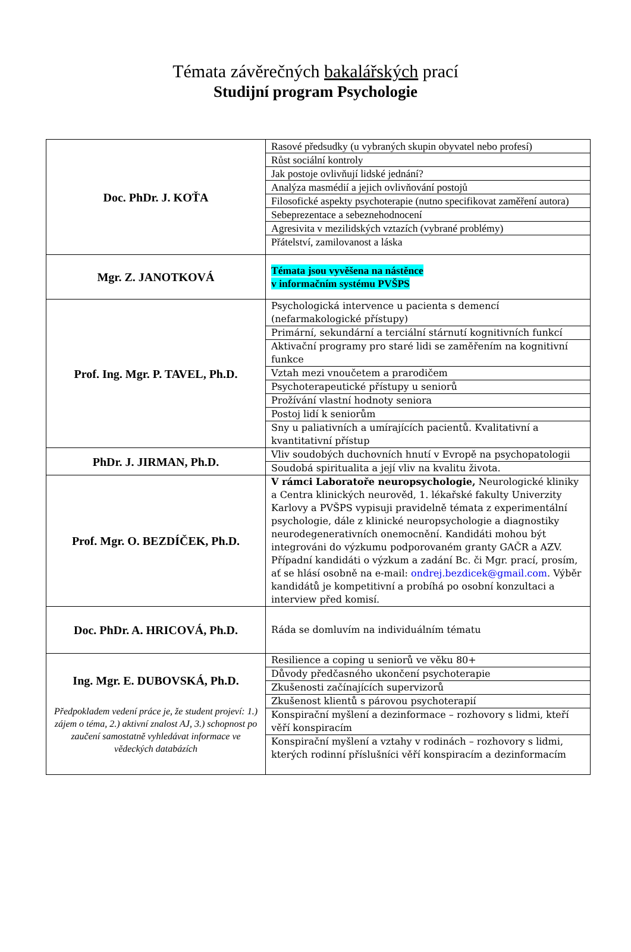Témata závěrečných bakalářských prací
Studijní program Psychologie
| Doc. PhDr. J. KOŤA | Rasové předsudky (u vybraných skupin obyvatel nebo profesí) |
| | Růst sociální kontroly |
| | Jak postoje ovlivňují lidské jednání? |
| | Analýza masmédií a jejich ovlivňování postojů |
| | Filosofické aspekty psychoterapie (nutno specifikovat zaměření autora) |
| | Sebeprezentace a sebeznehodnocení |
| | Agresivita v mezilidských vztazích (vybrané problémy) |
| | Přátelství, zamilovanost a láska |
| Mgr. Z. JANOTKOVÁ | Témata jsou vyvěšena na nástěnce v informačním systému PVŠPS |
| Prof. Ing. Mgr. P. TAVEL, Ph.D. | Psychologická intervence u pacienta s demencí (nefarmakologické přístupy) |
| | Primární, sekundární a terciální stárnutí kognitivních funkcí |
| | Aktivační programy pro staré lidi se zaměřením na kognitivní funkce |
| | Vztah mezi vnoučetem a prarodičem |
| | Psychoterapeutické přístupy u seniorů |
| | Prožívání vlastní hodnoty seniora |
| | Postoj lidí k seniorům |
| | Sny u paliativních a umírajících pacientů. Kvalitativní a kvantitativní přístup |
| PhDr. J. JIRMAN, Ph.D. | Vliv soudobých duchovních hnutí v Evropě na psychopatologii |
| | Soudobá spiritualita a její vliv na kvalitu života. |
| Prof. Mgr. O. BEZDÍČEK, Ph.D. | V rámci Laboratoře neuropsychologie, Neurologické kliniky a Centra klinických neurověd, 1. lékařské fakulty Univerzity Karlovy a PVŠPS vypisuji pravidelně témata z experimentální psychologie, dále z klinické neuropsychologie a diagnostiky neurodegenerativních onemocnění. Kandidáti mohou být integrováni do výzkumu podporovaném granty GAČR a AZV. Případní kandidáti o výzkum a zadání Bc. či Mgr. prací, prosím, ať se hlásí osobně na e-mail: ondrej.bezdicek@gmail.com . Výběr kandidátů je kompetitivní a probíhá po osobní konzultaci a interview před komisí. |
| Doc. PhDr. A. HRICOVÁ, Ph.D. | Ráda se domluvím na individuálním tématu |
| Ing. Mgr. E. DUBOVSKÁ, Ph.D. Předpokladem vedení práce je, že student projeví: 1.) zájem o téma, 2.) aktivní znalost AJ, 3.) schopnost po zaučení samostatně vyhledávat informace ve vědeckých databázích | Resilience a coping u seniorů ve věku 80+ |
| | Důvody předčasného ukončení psychoterapie |
| | Zkušenosti začínajících supervizorů |
| | Zkušenost klientů s párovou psychoterapií |
| | Konspirační myšlení a dezinformace – rozhovory s lidmi, kteří věří konspiracím |
| | Konspirační myšlení a vztahy v rodinách – rozhovory s lidmi, kterých rodinní příslušníci věří konspiracím a dezinformacím |